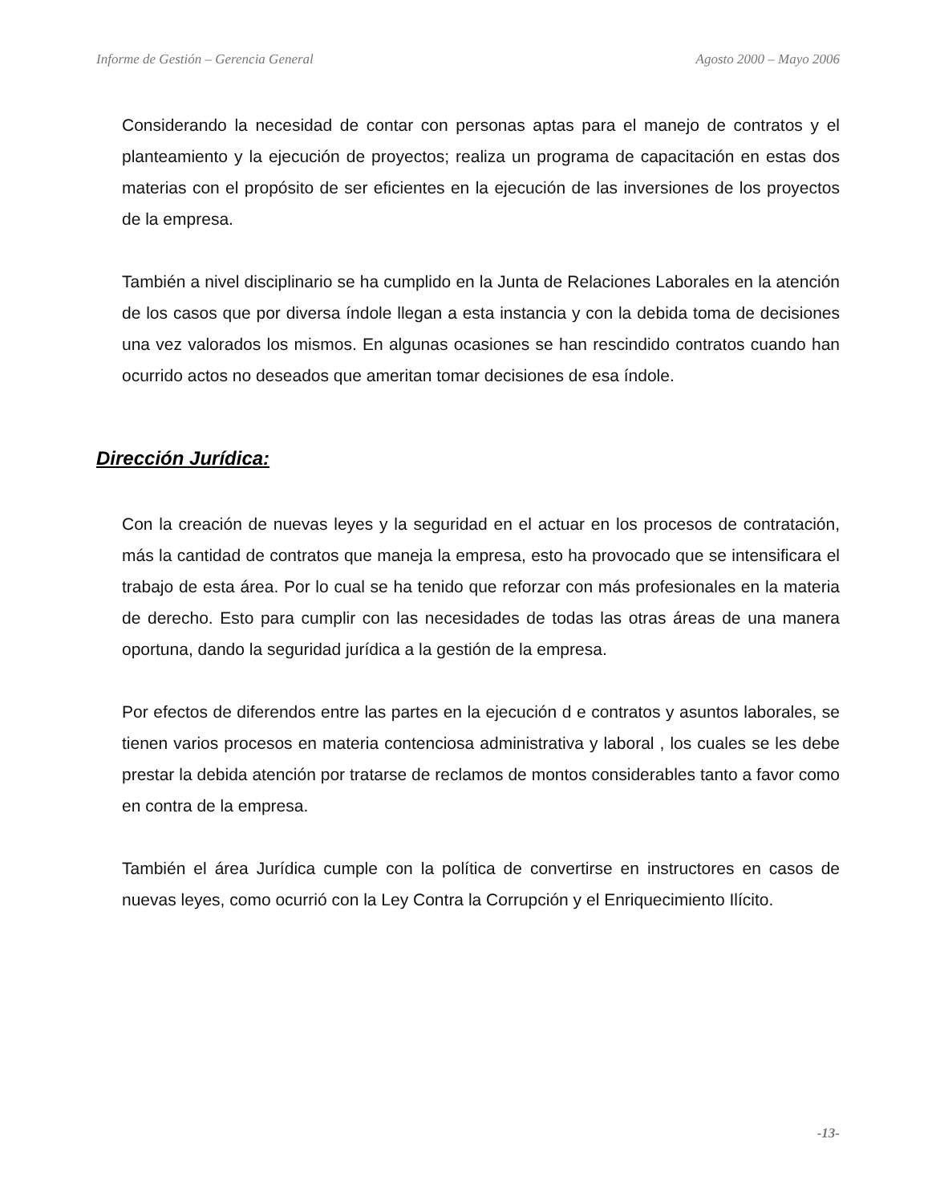Informe de Gestión – Gerencia General Agosto 2000 – Mayo 2006
Considerando la necesidad de contar con personas aptas para el manejo de contratos y el planteamiento y la ejecución de proyectos; realiza un programa de capacitación en estas dos materias con el propósito de ser eficientes en la ejecución de las inversiones de los proyectos de la empresa.
También a nivel disciplinario se ha cumplido en la Junta de Relaciones Laborales en la atención de los casos que por diversa índole llegan a esta instancia y con la debida toma de decisiones una vez valorados los mismos. En algunas ocasiones se han rescindido contratos cuando han ocurrido actos no deseados que ameritan tomar decisiones de esa índole.
Dirección Jurídica:
Con la creación de nuevas leyes y la seguridad en el actuar en los procesos de contratación, más la cantidad de contratos que maneja la empresa, esto ha provocado que se intensificara el trabajo de esta área. Por lo cual se ha tenido que reforzar con más profesionales en la materia de derecho. Esto para cumplir con las necesidades de todas las otras áreas de una manera oportuna, dando la seguridad jurídica a la gestión de la empresa.
Por efectos de diferendos entre las partes en la ejecución d e contratos y asuntos laborales, se tienen varios procesos en materia contenciosa administrativa y laboral , los cuales se les debe prestar la debida atención por tratarse de reclamos de montos considerables tanto a favor como en contra de la empresa.
También el área Jurídica cumple con la política de convertirse en instructores en casos de nuevas leyes, como ocurrió con la Ley Contra la Corrupción y el Enriquecimiento Ilícito.
-13-